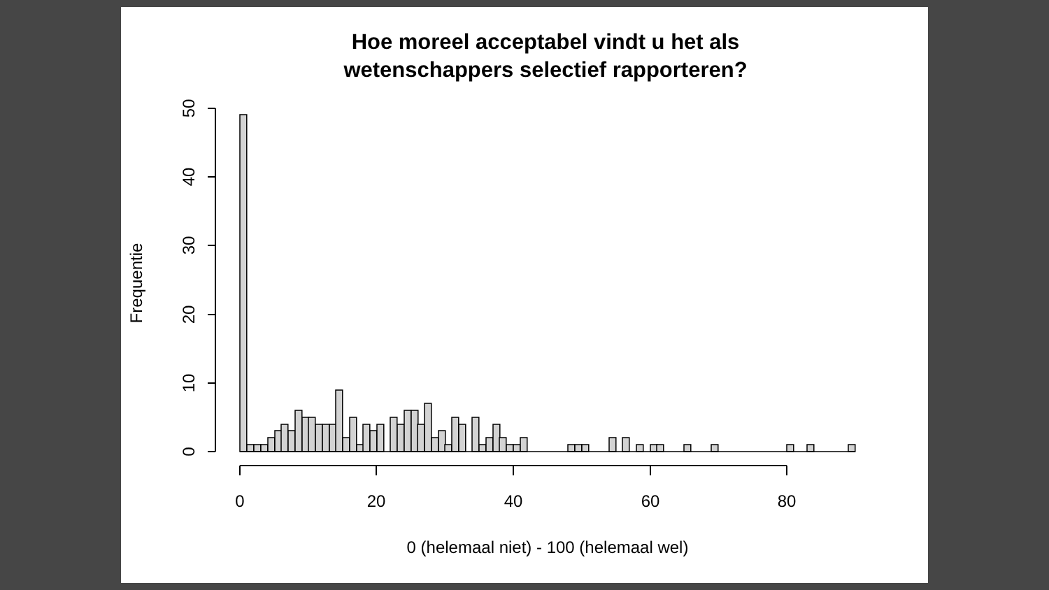Hoe moreel acceptabel vindt u het als
wetenschappers selectief rapporteren?
0
10
20
30
40
50
Frequentie
0
20
40
60
80
0 (helemaal niet) - 100 (helemaal wel)